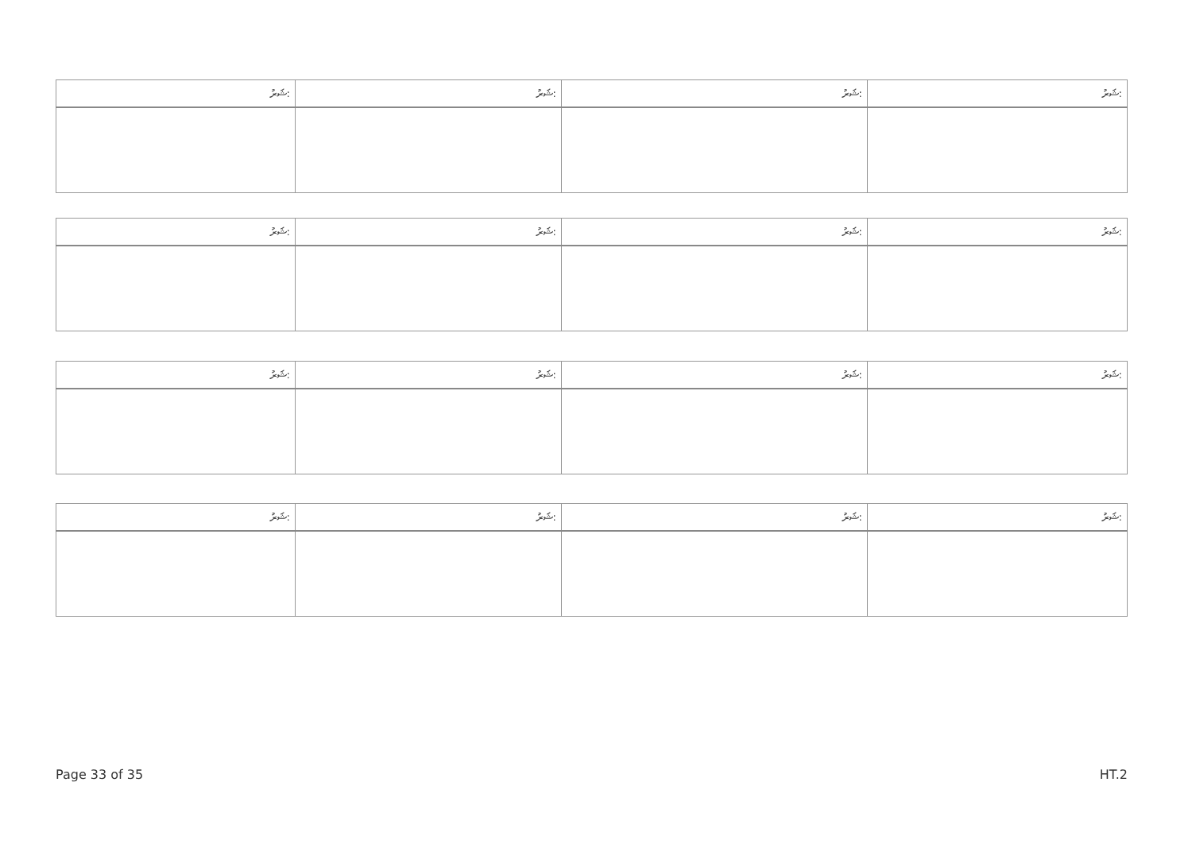| ޝަރު: | ޝަރު: | ޝަރު: | ޝަރު: |
| --- | --- | --- | --- |
| ޝަރު: | ޝަރު: | ޝަރު: | ޝަރު: |
| --- | --- | --- | --- |
| ޝަރު: | ޝަރު: | ޝަރު: | ޝަރު: |
| --- | --- | --- | --- |
| ޝަރު: | ޝަރު: | ޝަރު: | ޝަރު: |
| --- | --- | --- | --- |
Page 33 of 35 HT.2